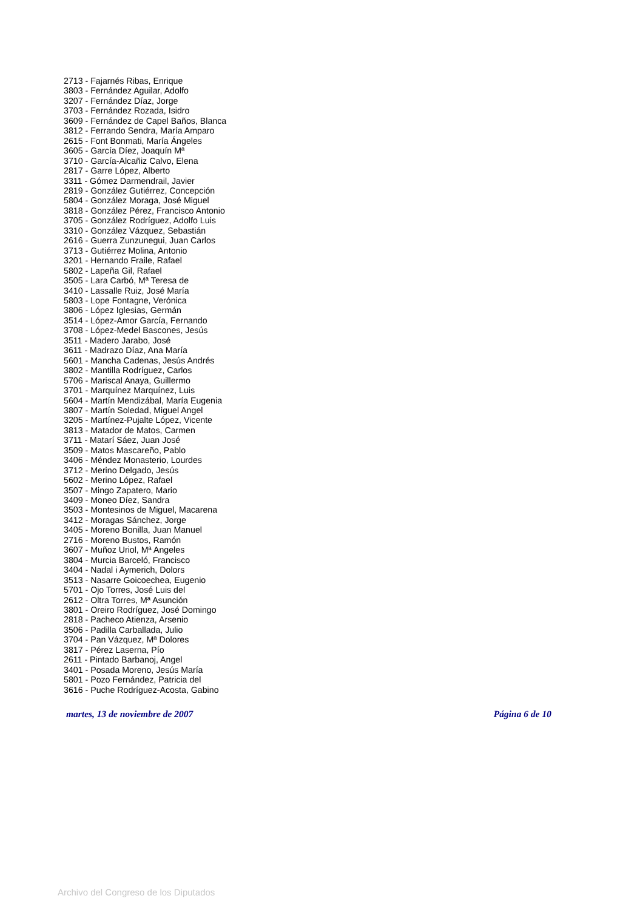2713 - Fajarnés Ribas, Enrique
3803 - Fernández Aguilar, Adolfo
3207 - Fernández Díaz, Jorge
3703 - Fernández Rozada, Isidro
3609 - Fernández de Capel Baños, Blanca
3812 - Ferrando Sendra, María Amparo
2615 - Font Bonmati, María Ángeles
3605 - García Díez, Joaquín Mª
3710 - García-Alcañiz Calvo, Elena
2817 - Garre López, Alberto
3311 - Gómez Darmendrail, Javier
2819 - González Gutiérrez, Concepción
5804 - González Moraga, José Miguel
3818 - González Pérez, Francisco Antonio
3705 - González Rodríguez, Adolfo Luis
3310 - González Vázquez, Sebastián
2616 - Guerra Zunzunegui, Juan Carlos
3713 - Gutiérrez Molina, Antonio
3201 - Hernando Fraile, Rafael
5802 - Lapeña Gil, Rafael
3505 - Lara Carbó, Mª Teresa de
3410 - Lassalle Ruiz, José María
5803 - Lope Fontagne, Verónica
3806 - López Iglesias, Germán
3514 - López-Amor García, Fernando
3708 - López-Medel Bascones, Jesús
3511 - Madero Jarabo, José
3611 - Madrazo Díaz, Ana María
5601 - Mancha Cadenas, Jesús Andrés
3802 - Mantilla Rodríguez, Carlos
5706 - Mariscal Anaya, Guillermo
3701 - Marquínez Marquínez, Luis
5604 - Martín Mendizábal, María Eugenia
3807 - Martín Soledad, Miguel Angel
3205 - Martínez-Pujalte López, Vicente
3813 - Matador de Matos, Carmen
3711 - Matarí Sáez, Juan José
3509 - Matos Mascareño, Pablo
3406 - Méndez Monasterio, Lourdes
3712 - Merino Delgado, Jesús
5602 - Merino López, Rafael
3507 - Mingo Zapatero, Mario
3409 - Moneo Díez, Sandra
3503 - Montesinos de Miguel, Macarena
3412 - Moragas Sánchez, Jorge
3405 - Moreno Bonilla, Juan Manuel
2716 - Moreno Bustos, Ramón
3607 - Muñoz Uriol, Mª Angeles
3804 - Murcia Barceló, Francisco
3404 - Nadal i Aymerich, Dolors
3513 - Nasarre Goicoechea, Eugenio
5701 - Ojo Torres, José Luis del
2612 - Oltra Torres, Mª Asunción
3801 - Oreiro Rodríguez, José Domingo
2818 - Pacheco Atienza, Arsenio
3506 - Padilla Carballada, Julio
3704 - Pan Vázquez, Mª Dolores
3817 - Pérez Laserna, Pío
2611 - Pintado Barbanoj, Angel
3401 - Posada Moreno, Jesús María
5801 - Pozo Fernández, Patricia del
3616 - Puche Rodríguez-Acosta, Gabino
martes, 13 de noviembre de 2007 Página 6 de 10
Archivo del Congreso de los Diputados